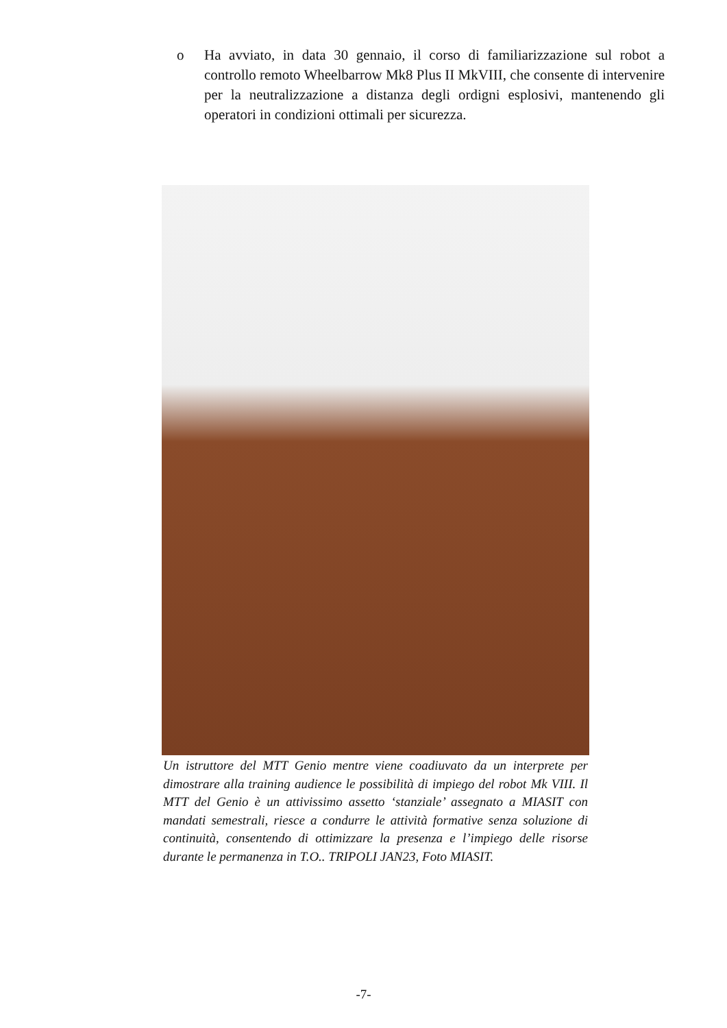o Ha avviato, in data 30 gennaio, il corso di familiarizzazione sul robot a controllo remoto Wheelbarrow Mk8 Plus II MkVIII, che consente di intervenire per la neutralizzazione a distanza degli ordigni esplosivi, mantenendo gli operatori in condizioni ottimali per sicurezza.
Un istruttore del MTT Genio mentre viene coadiuvato da un interprete per dimostrare alla training audience le possibilità di impiego del robot Mk VIII. Il MTT del Genio è un attivissimo assetto ‘stanziale’ assegnato a MIASIT con mandati semestrali, riesce a condurre le attività formative senza soluzione di continuità, consentendo di ottimizzare la presenza e l’impiego delle risorse durante le permanenza in T.O.. TRIPOLI JAN23, Foto MIASIT.
-7-